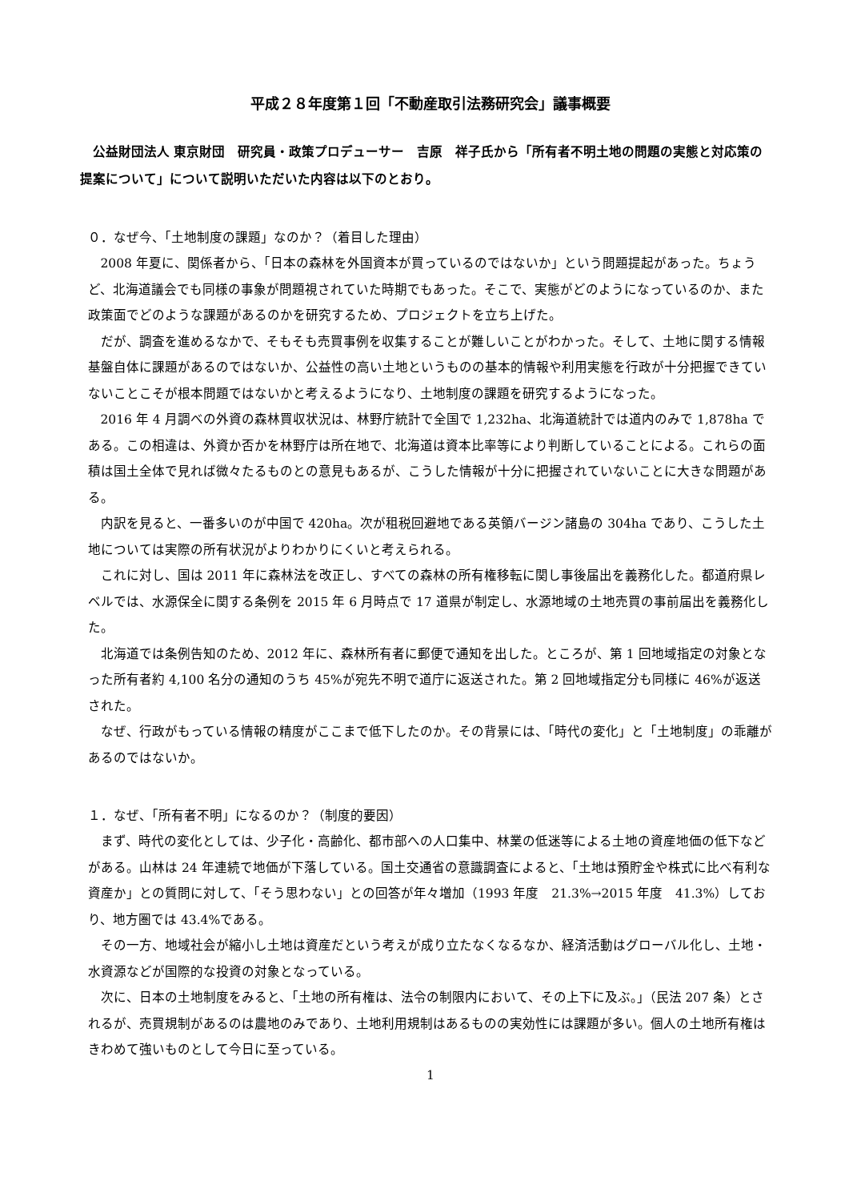平成２８年度第１回「不動産取引法務研究会」議事概要
公益財団法人 東京財団　研究員・政策プロデューサー　吉原　祥子氏から「所有者不明土地の問題の実態と対応策の提案について」について説明いただいた内容は以下のとおり。
０．なぜ今、「土地制度の課題」なのか？（着目した理由）
2008 年夏に、関係者から、「日本の森林を外国資本が買っているのではないか」という問題提起があった。ちょうど、北海道議会でも同様の事象が問題視されていた時期でもあった。そこで、実態がどのようになっているのか、また政策面でどのような課題があるのかを研究するため、プロジェクトを立ち上げた。
だが、調査を進めるなかで、そもそも売買事例を収集することが難しいことがわかった。そして、土地に関する情報基盤自体に課題があるのではないか、公益性の高い土地というものの基本的情報や利用実態を行政が十分把握できていないことこそが根本問題ではないかと考えるようになり、土地制度の課題を研究するようになった。
2016 年 4 月調べの外資の森林買収状況は、林野庁統計で全国で 1,232ha、北海道統計では道内のみで 1,878ha である。この相違は、外資か否かを林野庁は所在地で、北海道は資本比率等により判断していることによる。これらの面積は国土全体で見れば微々たるものとの意見もあるが、こうした情報が十分に把握されていないことに大きな問題がある。
内訳を見ると、一番多いのが中国で 420ha。次が租税回避地である英領バージン諸島の 304ha であり、こうした土地については実際の所有状況がよりわかりにくいと考えられる。
これに対し、国は 2011 年に森林法を改正し、すべての森林の所有権移転に関し事後届出を義務化した。都道府県レベルでは、水源保全に関する条例を 2015 年 6 月時点で 17 道県が制定し、水源地域の土地売買の事前届出を義務化した。
北海道では条例告知のため、2012 年に、森林所有者に郵便で通知を出した。ところが、第 1 回地域指定の対象となった所有者約 4,100 名分の通知のうち 45%が宛先不明で道庁に返送された。第 2 回地域指定分も同様に 46%が返送された。
なぜ、行政がもっている情報の精度がここまで低下したのか。その背景には、「時代の変化」と「土地制度」の乖離があるのではないか。
１．なぜ、「所有者不明」になるのか？（制度的要因）
まず、時代の変化としては、少子化・高齢化、都市部への人口集中、林業の低迷等による土地の資産地価の低下などがある。山林は 24 年連続で地価が下落している。国土交通省の意識調査によると、「土地は預貯金や株式に比べ有利な資産か」との質問に対して、「そう思わない」との回答が年々増加（1993 年度　21.3%→2015 年度　41.3%）しており、地方圏では 43.4%である。
その一方、地域社会が縮小し土地は資産だという考えが成り立たなくなるなか、経済活動はグローバル化し、土地・水資源などが国際的な投資の対象となっている。
次に、日本の土地制度をみると、「土地の所有権は、法令の制限内において、その上下に及ぶ。」（民法 207 条）とされるが、売買規制があるのは農地のみであり、土地利用規制はあるものの実効性には課題が多い。個人の土地所有権はきわめて強いものとして今日に至っている。
1